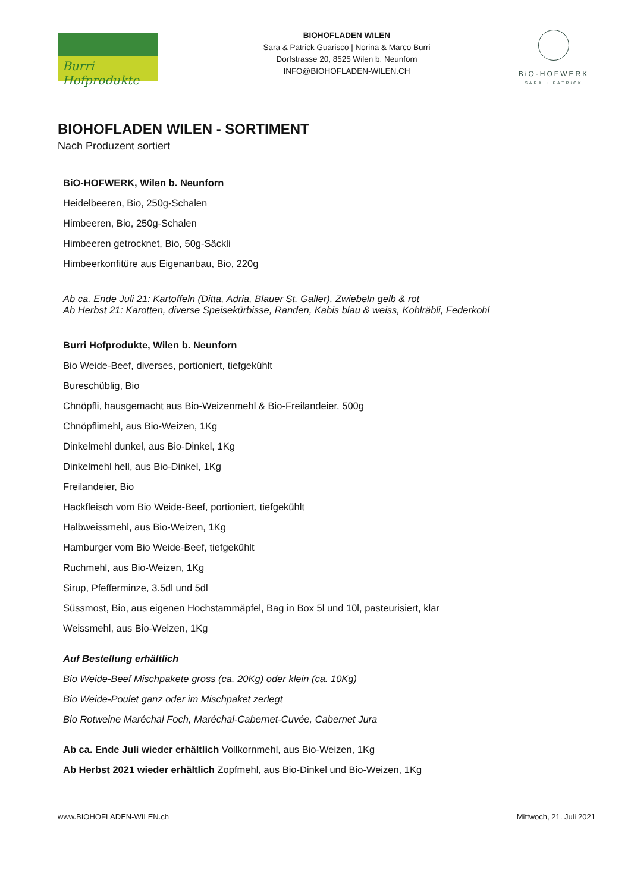Burri Hofprodukte
BIOHOFLADEN WILEN
Sara & Patrick Guarisco | Norina & Marco Burri
Dorfstrasse 20, 8525 Wilen b. Neunforn
INFO@BIOHOFLADEN-WILEN.CH
BiO-HOFWERK
SARA + PATRiCK
BIOHOFLADEN WILEN - SORTIMENT
Nach Produzent sortiert
BiO-HOFWERK, Wilen b. Neunforn
Heidelbeeren, Bio, 250g-Schalen
Himbeeren, Bio, 250g-Schalen
Himbeeren getrocknet, Bio, 50g-Säckli
Himbeerkonfitüre aus Eigenanbau, Bio, 220g
Ab ca. Ende Juli 21: Kartoffeln (Ditta, Adria, Blauer St. Galler), Zwiebeln gelb & rot
Ab Herbst 21: Karotten, diverse Speisekürbisse, Randen, Kabis blau & weiss, Kohlräbli, Federkohl
Burri Hofprodukte, Wilen b. Neunforn
Bio Weide-Beef, diverses, portioniert, tiefgekühlt
Bureschüblig, Bio
Chnöpfli, hausgemacht aus Bio-Weizenmehl & Bio-Freilandeier, 500g
Chnöpflimehl, aus Bio-Weizen, 1Kg
Dinkelmehl dunkel, aus Bio-Dinkel, 1Kg
Dinkelmehl hell, aus Bio-Dinkel, 1Kg
Freilandeier, Bio
Hackfleisch vom Bio Weide-Beef, portioniert, tiefgekühlt
Halbweissmehl, aus Bio-Weizen, 1Kg
Hamburger vom Bio Weide-Beef, tiefgekühlt
Ruchmehl, aus Bio-Weizen, 1Kg
Sirup, Pfefferminze, 3.5dl und 5dl
Süssmost, Bio, aus eigenen Hochstammäpfel, Bag in Box 5l und 10l, pasteurisiert, klar
Weissmehl, aus Bio-Weizen, 1Kg
Auf Bestellung erhältlich
Bio Weide-Beef Mischpakete gross (ca. 20Kg) oder klein (ca. 10Kg)
Bio Weide-Poulet ganz oder im Mischpaket zerlegt
Bio Rotweine Maréchal Foch, Maréchal-Cabernet-Cuvée, Cabernet Jura
Ab ca. Ende Juli wieder erhältlich Vollkornmehl, aus Bio-Weizen, 1Kg
Ab Herbst 2021 wieder erhältlich Zopfmehl, aus Bio-Dinkel und Bio-Weizen, 1Kg
www.BIOHOFLADEN-WILEN.ch Mittwoch, 21. Juli 2021